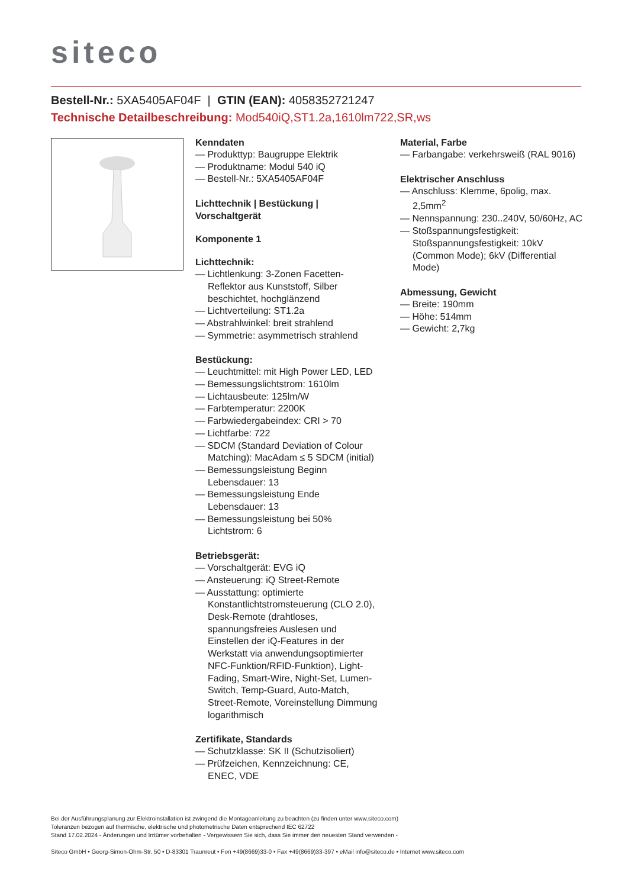siteco
Bestell-Nr.: 5XA5405AF04F | GTIN (EAN): 4058352721247
Technische Detailbeschreibung: Mod540iQ,ST1.2a,1610lm722,SR,ws
Kenndaten
— Produkttyp: Baugruppe Elektrik
— Produktname: Modul 540 iQ
— Bestell-Nr.: 5XA5405AF04F
Lichttechnik | Bestückung | Vorschaltgerät
Komponente 1
Lichttechnik:
— Lichtlenkung: 3-Zonen Facetten-Reflektor aus Kunststoff, Silber beschichtet, hochglänzend
— Lichtverteilung: ST1.2a
— Abstrahlwinkel: breit strahlend
— Symmetrie: asymmetrisch strahlend
Bestückung:
— Leuchtmittel: mit High Power LED, LED
— Bemessungslichtstrom: 1610lm
— Lichtausbeute: 125lm/W
— Farbtemperatur: 2200K
— Farbwiedergabeindex: CRI > 70
— Lichtfarbe: 722
— SDCM (Standard Deviation of Colour Matching): MacAdam ≤ 5 SDCM (initial)
— Bemessungsleistung Beginn Lebensdauer: 13
— Bemessungsleistung Ende Lebensdauer: 13
— Bemessungsleistung bei 50% Lichtstrom: 6
Betriebsgerät:
— Vorschaltgerät: EVG iQ
— Ansteuerung: iQ Street-Remote
— Ausstattung: optimierte Konstantlichtstromsteuerung (CLO 2.0), Desk-Remote (drahtloses, spannungsfreies Auslesen und Einstellen der iQ-Features in der Werkstatt via anwendungsoptimierter NFC-Funktion/RFID-Funktion), Light-Fading, Smart-Wire, Night-Set, Lumen-Switch, Temp-Guard, Auto-Match, Street-Remote, Voreinstellung Dimmung logarithmisch
Zertifikate, Standards
— Schutzklasse: SK II (Schutzisoliert)
— Prüfzeichen, Kennzeichnung: CE, ENEC, VDE
Material, Farbe
— Farbangabe: verkehrsweiß (RAL 9016)
Elektrischer Anschluss
— Anschluss: Klemme, 6polig, max. 2,5mm<sup>2</sup>
— Nennspannung: 230..240V, 50/60Hz, AC
— Stoßspannungsfestigkeit: Stoßspannungsfestigkeit: 10kV (Common Mode); 6kV (Differential Mode)
Abmessung, Gewicht
— Breite: 190mm
— Höhe: 514mm
— Gewicht: 2,7kg
Bei der Ausführungsplanung zur Elektroinstallation ist zwingend die Montageanleitung zu beachten (zu finden unter www.siteco.com)
Toleranzen bezogen auf thermische, elektrische und photometrische Daten entsprechend IEC 62722
Stand 17.02.2024 - Änderungen und Irrtümer vorbehalten - Vergewissern Sie sich, dass Sie immer den neuesten Stand verwenden -
Siteco GmbH • Georg-Simon-Ohm-Str. 50 • D-83301 Traunreut • Fon +49(8669)33-0 • Fax +49(8669)33-397 • eMail info@siteco.de • Internet www.siteco.com